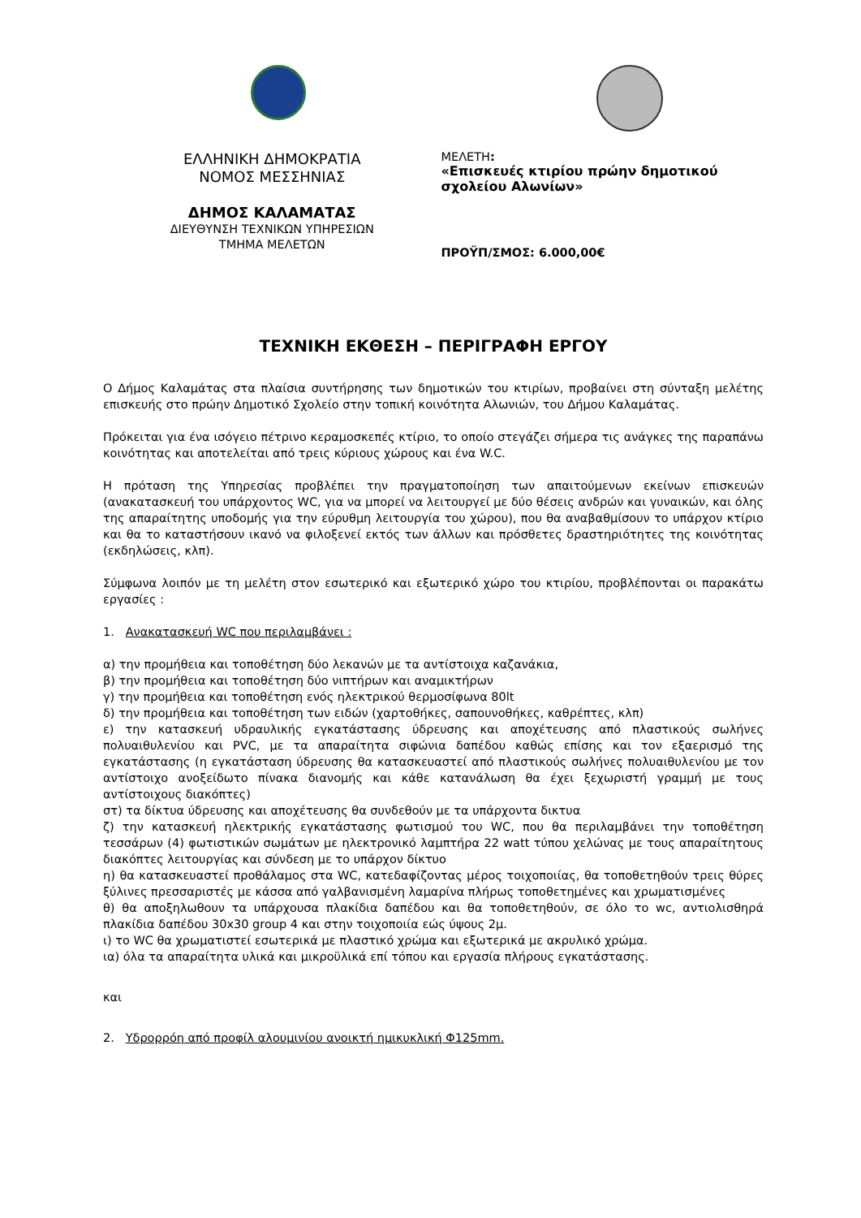ΕΛΛΗΝΙΚΗ ΔΗΜΟΚΡΑΤΙΑ
ΝΟΜΟΣ ΜΕΣΣΗΝΙΑΣ
ΔΗΜΟΣ ΚΑΛΑΜΑΤΑΣ
ΔΙΕΥΘΥΝΣΗ ΤΕΧΝΙΚΩΝ ΥΠΗΡΕΣΙΩΝ
ΤΜΗΜΑ ΜΕΛΕΤΩΝ
ΜΕΛΕΤΗ:
«Επισκευές κτιρίου πρώην δημοτικού σχολείου Αλωνίων»
ΠΡΟΫΠ/ΣΜΟΣ: 6.000,00€
ΤΕΧΝΙΚΗ ΕΚΘΕΣΗ – ΠΕΡΙΓΡΑΦΗ ΕΡΓΟΥ
Ο Δήμος Καλαμάτας στα πλαίσια συντήρησης των δημοτικών του κτιρίων, προβαίνει στη σύνταξη μελέτης επισκευής στο πρώην Δημοτικό Σχολείο στην τοπική κοινότητα Αλωνιών, του Δήμου Καλαμάτας.
Πρόκειται για ένα ισόγειο πέτρινο κεραμοσκεπές κτίριο, το οποίο στεγάζει σήμερα τις ανάγκες της παραπάνω κοινότητας και αποτελείται από τρεις κύριους χώρους και ένα W.C.
Η πρόταση της Υπηρεσίας προβλέπει την πραγματοποίηση των απαιτούμενων εκείνων επισκευών (ανακατασκευή του υπάρχοντος WC, για να μπορεί να λειτουργεί με δύο θέσεις ανδρών και γυναικών, και όλης της απαραίτητης υποδομής για την εύρυθμη λειτουργία του χώρου), που θα αναβαθμίσουν το υπάρχον κτίριο και θα το καταστήσουν ικανό να φιλοξενεί εκτός των άλλων και πρόσθετες δραστηριότητες της κοινότητας (εκδηλώσεις, κλπ).
Σύμφωνα λοιπόν με τη μελέτη στον εσωτερικό και εξωτερικό χώρο του κτιρίου, προβλέπονται οι παρακάτω εργασίες :
1. Ανακατασκευή WC που περιλαμβάνει :
α) την προμήθεια και τοποθέτηση δύο λεκανών με τα αντίστοιχα καζανάκια,
β) την προμήθεια και τοποθέτηση δύο νιπτήρων και αναμικτήρων
γ) την προμήθεια και τοποθέτηση ενός ηλεκτρικού θερμοσίφωνα 80lt
δ) την προμήθεια και τοποθέτηση των ειδών (χαρτοθήκες, σαπουνοθήκες, καθρέπτες, κλπ)
ε) την κατασκευή υδραυλικής εγκατάστασης ύδρευσης και αποχέτευσης από πλαστικούς σωλήνες πολυαιθυλενίου και PVC, με τα απαραίτητα σιφώνια δαπέδου καθώς επίσης και τον εξαερισμό της εγκατάστασης (η εγκατάσταση ύδρευσης θα κατασκευαστεί από πλαστικούς σωλήνες πολυαιθυλενίου με τον αντίστοιχο ανοξείδωτο πίνακα διανομής και κάθε κατανάλωση θα έχει ξεχωριστή γραμμή με τους αντίστοιχους διακόπτες)
στ) τα δίκτυα ύδρευσης και αποχέτευσης θα συνδεθούν με τα υπάρχοντα δικτυα
ζ) την κατασκευή ηλεκτρικής εγκατάστασης φωτισμού του WC, που θα περιλαμβάνει την τοποθέτηση τεσσάρων (4) φωτιστικών σωμάτων με ηλεκτρονικό λαμπτήρα 22 watt τύπου χελώνας με τους απαραίτητους διακόπτες λειτουργίας και σύνδεση με το υπάρχον δίκτυο
η) θα κατασκευαστεί προθάλαμος στα WC, κατεδαφίζοντας μέρος τοιχοποιίας, θα τοποθετηθούν τρεις θύρες ξύλινες πρεσσαριστές με κάσσα από γαλβανισμένη λαμαρίνα πλήρως τοποθετημένες και χρωματισμένες
θ) θα αποξηλωθουν τα υπάρχουσα πλακίδια δαπέδου και θα τοποθετηθούν, σε όλο το wc, αντιολισθηρά πλακίδια δαπέδου 30x30 group 4 και στην τοιχοποιία εώς ύψους 2μ.
ι) το WC θα χρωματιστεί εσωτερικά με πλαστικό χρώμα και εξωτερικά με ακρυλικό χρώμα.
ια) όλα τα απαραίτητα υλικά και μικροϋλικά επί τόπου και εργασία πλήρους εγκατάστασης.
και
2. Υδρορρόη από προφίλ αλουμινίου ανοικτή ημικυκλική Φ125mm.